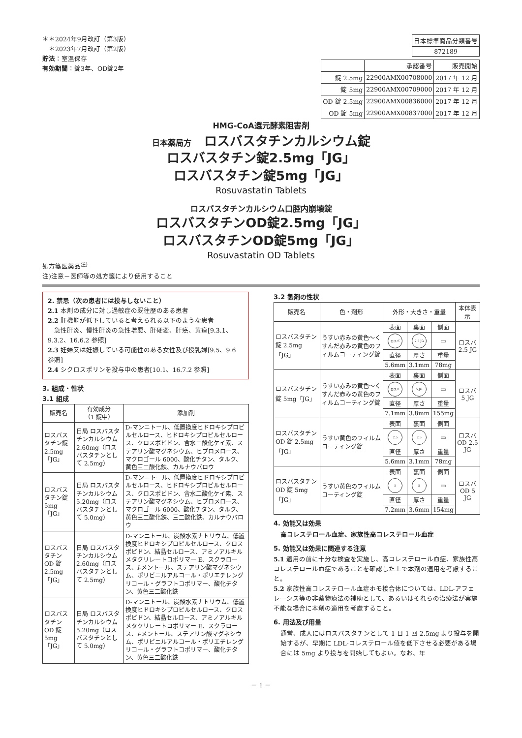＊＊2024年9月改訂（第3版）
　＊2023年7月改訂（第2版）
貯法：室温保存
有効期間：錠3年、OD錠2年
| 日本標準商品分類番号 |
| 872189 |
| | 承認番号 | 販売開始 |
| --- | --- | --- |
| 錠 2.5mg | 22900AMX00708000 | 2017 年 12 月 |
| 錠 5mg | 22900AMX00709000 | 2017 年 12 月 |
| OD 錠 2.5mg | 22900AMX00836000 | 2017 年 12 月 |
| OD 錠 5mg | 22900AMX00837000 | 2017 年 12 月 |
HMG-CoA還元酵素阻害剤
日本薬局方　ロスバスタチンカルシウム錠
ロスバスタチン錠2.5mg「JG」
ロスバスタチン錠5mg「JG」
Rosuvastatin Tablets
ロスバスタチンカルシウム口腔内崩壊錠
ロスバスタチンOD錠2.5mg「JG」
ロスバスタチンOD錠5mg「JG」
Rosuvastatin OD Tablets
処方箋医薬品<sup>注)</sup>
注)注意－医師等の処方箋により使用すること
2. 禁忌（次の患者には投与しないこと）
2.1 本剤の成分に対し過敏症の既往歴のある患者
2.2 肝機能が低下していると考えられる以下のような患者
　急性肝炎、慢性肝炎の急性増悪、肝硬変、肝癌、黄疸[9.3.1、9.3.2、16.6.2 参照]
2.3 妊婦又は妊娠している可能性のある女性及び授乳婦[9.5、9.6 参照]
2.4 シクロスポリンを投与中の患者[10.1、16.7.2 参照]
3. 組成・性状
3.1 組成
| 販売名 | 有効成分 （1 錠中） | 添加剤 |
| --- | --- | --- |
| ロスバスタチン錠 2.5mg「JG」 | 日局 ロスバスタチンカルシウム 2.60mg（ロスバスタチンとして 2.5mg） | D-マンニトール、低置換度ヒドロキシプロピルセルロース、ヒドロキシプロピルセルロース、クロスポビドン、含水二酸化ケイ素、ステアリン酸マグネシウム、ヒプロメロース、マクロゴール 6000、酸化チタン、タルク、黄色三二酸化鉄、カルナウバロウ |
| ロスバスタチン錠 5mg「JG」 | 日局 ロスバスタチンカルシウム 5.20mg（ロスバスタチンとして 5.0mg） | D-マンニトール、低置換度ヒドロキシプロピルセルロース、ヒドロキシプロピルセルロース、クロスポビドン、含水二酸化ケイ素、ステアリン酸マグネシウム、ヒプロメロース、マクロゴール 6000、酸化チタン、タルク、黄色三二酸化鉄、三二酸化鉄、カルナウバロウ |
| ロスバスタチン OD 錠 2.5mg「JG」 | 日局 ロスバスタチンカルシウム 2.60mg（ロスバスタチンとして 2.5mg） | D-マンニトール、炭酸水素ナトリウム、低置換度ヒドロキシプロピルセルロース、クロスポビドン、結晶セルロース、アミノアルキルメタクリレートコポリマー E、スクラロース、 l -メントール、ステアリン酸マグネシウム、ポリビニルアルコール・ポリエチレングリコール・グラフトコポリマー、酸化チタン、黄色三二酸化鉄 |
| ロスバスタチン OD 錠 5mg「JG」 | 日局 ロスバスタチンカルシウム 5.20mg（ロスバスタチンとして 5.0mg） | D-マンニトール、炭酸水素ナトリウム、低置換度ヒドロキシプロピルセルロース、クロスポビドン、結晶セルロース、アミノアルキルメタクリレートコポリマー E、スクラロース、 l -メントール、ステアリン酸マグネシウム、ポリビニルアルコール・ポリエチレングリコール・グラフトコポリマー、酸化チタン、黄色三二酸化鉄 |
3.2 製剤の性状
| 販売名 | 色・剤形 | 外形・大きさ・重量 | | | 本体表示 |
| --- | --- | --- | --- | --- | --- |
| ロスバスタチン錠 2.5mg「JG」 | うすい赤みの黄色～くすんだ赤みの黄色のフィルムコーティング錠 | 表面 | 裏面 | 側面 | ロスバ 2.5 JG |
| | | ロスバ | 2.5 JG | ▭ | |
| | | 直径 | 厚さ | 重量 | |
| | | 5.6mm | 3.1mm | 78mg | |
| ロスバスタチン錠 5mg「JG」 | うすい赤みの黄色～くすんだ赤みの黄色のフィルムコーティング錠 | 表面 | 裏面 | 側面 | ロスバ 5 JG |
| | | ロスバ | 5 JG | ▭ | |
| | | 直径 | 厚さ | 重量 | |
| | | 7.1mm | 3.8mm | 155mg | |
| ロスバスタチン OD 錠 2.5mg「JG」 | うすい黄色のフィルムコーティング錠 | 表面 | 裏面 | 側面 | ロスバ OD 2.5 JG |
| | | 2.5 | 2.5 | ▭ | |
| | | 直径 | 厚さ | 重量 | |
| | | 5.6mm | 3.1mm | 78mg | |
| ロスバスタチン OD 錠 5mg「JG」 | うすい黄色のフィルムコーティング錠 | 表面 | 裏面 | 側面 | ロスバ OD 5 JG |
| | | 5 | 5 | ▭ | |
| | | 直径 | 厚さ | 重量 | |
| | | 7.2mm | 3.6mm | 154mg | |
4. 効能又は効果
高コレステロール血症、家族性高コレステロール血症
5. 効能又は効果に関連する注意
5.1 適用の前に十分な検査を実施し、高コレステロール血症、家族性高コレステロール血症であることを確認した上で本剤の適用を考慮すること。
5.2 家族性高コレステロール血症ホモ接合体については、LDL-アフェレーシス等の非薬物療法の補助として、あるいはそれらの治療法が実施不能な場合に本剤の適用を考慮すること。
6. 用法及び用量
通常、成人にはロスバスタチンとして 1 日 1 回 2.5mg より投与を開始するが、早期に LDL-コレステロール値を低下させる必要がある場合には 5mg より投与を開始してもよい。なお、年
－ 1 －